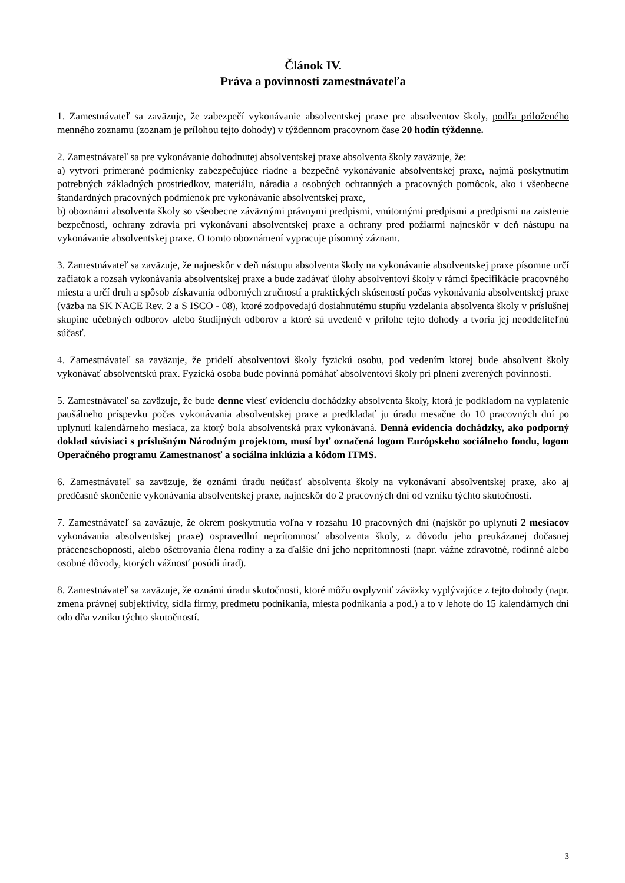Článok IV.
Práva a povinnosti zamestnávateľa
1. Zamestnávateľ sa zaväzuje, že zabezpečí vykonávanie absolventskej praxe pre absolventov školy, podľa priloženého menného zoznamu (zoznam je prílohou tejto dohody) v týždennom pracovnom čase 20 hodín týždenne.
2. Zamestnávateľ sa pre vykonávanie dohodnutej absolventskej praxe absolventa školy zaväzuje, že:
a) vytvorí primerané podmienky zabezpečujúce riadne a bezpečné vykonávanie absolventskej praxe, najmä poskytnutím potrebných základných prostriedkov, materiálu, náradia a osobných ochranných a pracovných pomôcok, ako i všeobecne štandardných pracovných podmienok pre vykonávanie absolventskej praxe,
b) oboznámi absolventa školy so všeobecne záväznými právnymi predpismi, vnútornými predpismi a predpismi na zaistenie bezpečnosti, ochrany zdravia pri vykonávaní absolventskej praxe a ochrany pred požiarmi najneskôr v deň nástupu na vykonávanie absolventskej praxe. O tomto oboznámení vypracuje písomný záznam.
3. Zamestnávateľ sa zaväzuje, že najneskôr v deň nástupu absolventa školy na vykonávanie absolventskej praxe písomne určí začiatok a rozsah vykonávania absolventskej praxe a bude zadávať úlohy absolventovi školy v rámci špecifikácie pracovného miesta a určí druh a spôsob získavania odborných zručností a praktických skúseností počas vykonávania absolventskej praxe (väzba na SK NACE Rev. 2 a S ISCO - 08), ktoré zodpovedajú dosiahnutému stupňu vzdelania absolventa školy v príslušnej skupine učebných odborov alebo študijných odborov a ktoré sú uvedené v prílohe tejto dohody a tvoria jej neoddeliteľnú súčasť.
4. Zamestnávateľ sa zaväzuje, že pridelí absolventovi školy fyzickú osobu, pod vedením ktorej bude absolvent školy vykonávať absolventskú prax. Fyzická osoba bude povinná pomáhať absolventovi školy pri plnení zverených povinností.
5. Zamestnávateľ sa zaväzuje, že bude denne viesť evidenciu dochádzky absolventa školy, ktorá je podkladom na vyplatenie paušálneho príspevku počas vykonávania absolventskej praxe a predkladať ju úradu mesačne do 10 pracovných dní po uplynutí kalendárneho mesiaca, za ktorý bola absolventská prax vykonávaná. Denná evidencia dochádzky, ako podporný doklad súvisiaci s príslušným Národným projektom, musí byť označená logom Európskeho sociálneho fondu, logom Operačného programu Zamestnanosť a sociálna inklúzia a kódom ITMS.
6. Zamestnávateľ sa zaväzuje, že oznámi úradu neúčasť absolventa školy na vykonávaní absolventskej praxe, ako aj predčasné skončenie vykonávania absolventskej praxe, najneskôr do 2 pracovných dní od vzniku týchto skutočností.
7. Zamestnávateľ sa zaväzuje, že okrem poskytnutia voľna v rozsahu 10 pracovných dní (najskôr po uplynutí 2 mesiacov vykonávania absolventskej praxe) ospravedlní neprítomnosť absolventa školy, z dôvodu jeho preukázanej dočasnej práceneschopnosti, alebo ošetrovania člena rodiny a za ďalšie dni jeho neprítomnosti (napr. vážne zdravotné, rodinné alebo osobné dôvody, ktorých vážnosť posúdi úrad).
8. Zamestnávateľ sa zaväzuje, že oznámi úradu skutočnosti, ktoré môžu ovplyvniť záväzky vyplývajúce z tejto dohody (napr. zmena právnej subjektivity, sídla firmy, predmetu podnikania, miesta podnikania a pod.) a to v lehote do 15 kalendárnych dní odo dňa vzniku týchto skutočností.
3